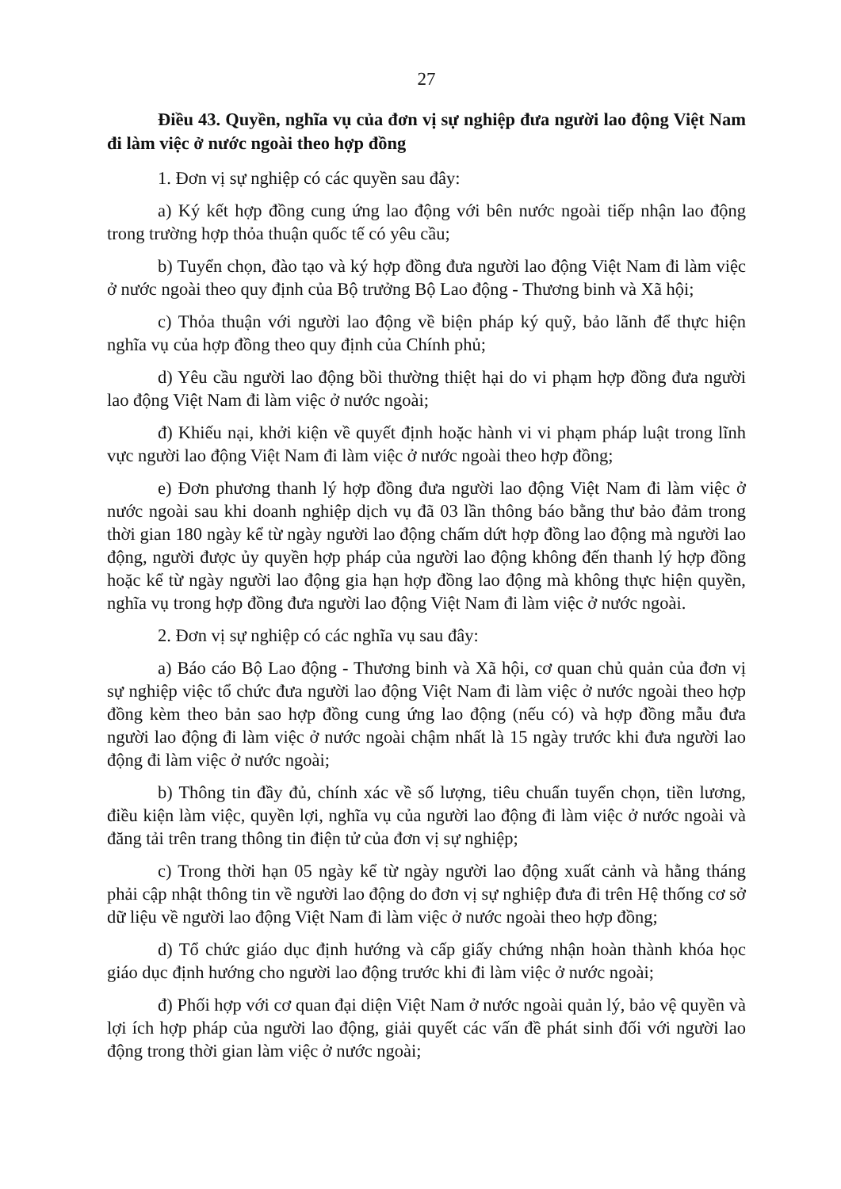27
Điều 43. Quyền, nghĩa vụ của đơn vị sự nghiệp đưa người lao động Việt Nam đi làm việc ở nước ngoài theo hợp đồng
1. Đơn vị sự nghiệp có các quyền sau đây:
a) Ký kết hợp đồng cung ứng lao động với bên nước ngoài tiếp nhận lao động trong trường hợp thỏa thuận quốc tế có yêu cầu;
b) Tuyển chọn, đào tạo và ký hợp đồng đưa người lao động Việt Nam đi làm việc ở nước ngoài theo quy định của Bộ trưởng Bộ Lao động - Thương binh và Xã hội;
c) Thỏa thuận với người lao động về biện pháp ký quỹ, bảo lãnh để thực hiện nghĩa vụ của hợp đồng theo quy định của Chính phủ;
d) Yêu cầu người lao động bồi thường thiệt hại do vi phạm hợp đồng đưa người lao động Việt Nam đi làm việc ở nước ngoài;
đ) Khiếu nại, khởi kiện về quyết định hoặc hành vi vi phạm pháp luật trong lĩnh vực người lao động Việt Nam đi làm việc ở nước ngoài theo hợp đồng;
e) Đơn phương thanh lý hợp đồng đưa người lao động Việt Nam đi làm việc ở nước ngoài sau khi doanh nghiệp dịch vụ đã 03 lần thông báo bằng thư bảo đảm trong thời gian 180 ngày kể từ ngày người lao động chấm dứt hợp đồng lao động mà người lao động, người được ủy quyền hợp pháp của người lao động không đến thanh lý hợp đồng hoặc kể từ ngày người lao động gia hạn hợp đồng lao động mà không thực hiện quyền, nghĩa vụ trong hợp đồng đưa người lao động Việt Nam đi làm việc ở nước ngoài.
2. Đơn vị sự nghiệp có các nghĩa vụ sau đây:
a) Báo cáo Bộ Lao động - Thương binh và Xã hội, cơ quan chủ quản của đơn vị sự nghiệp việc tổ chức đưa người lao động Việt Nam đi làm việc ở nước ngoài theo hợp đồng kèm theo bản sao hợp đồng cung ứng lao động (nếu có) và hợp đồng mẫu đưa người lao động đi làm việc ở nước ngoài chậm nhất là 15 ngày trước khi đưa người lao động đi làm việc ở nước ngoài;
b) Thông tin đầy đủ, chính xác về số lượng, tiêu chuẩn tuyển chọn, tiền lương, điều kiện làm việc, quyền lợi, nghĩa vụ của người lao động đi làm việc ở nước ngoài và đăng tải trên trang thông tin điện tử của đơn vị sự nghiệp;
c) Trong thời hạn 05 ngày kể từ ngày người lao động xuất cảnh và hằng tháng phải cập nhật thông tin về người lao động do đơn vị sự nghiệp đưa đi trên Hệ thống cơ sở dữ liệu về người lao động Việt Nam đi làm việc ở nước ngoài theo hợp đồng;
d) Tổ chức giáo dục định hướng và cấp giấy chứng nhận hoàn thành khóa học giáo dục định hướng cho người lao động trước khi đi làm việc ở nước ngoài;
đ) Phối hợp với cơ quan đại diện Việt Nam ở nước ngoài quản lý, bảo vệ quyền và lợi ích hợp pháp của người lao động, giải quyết các vấn đề phát sinh đối với người lao động trong thời gian làm việc ở nước ngoài;